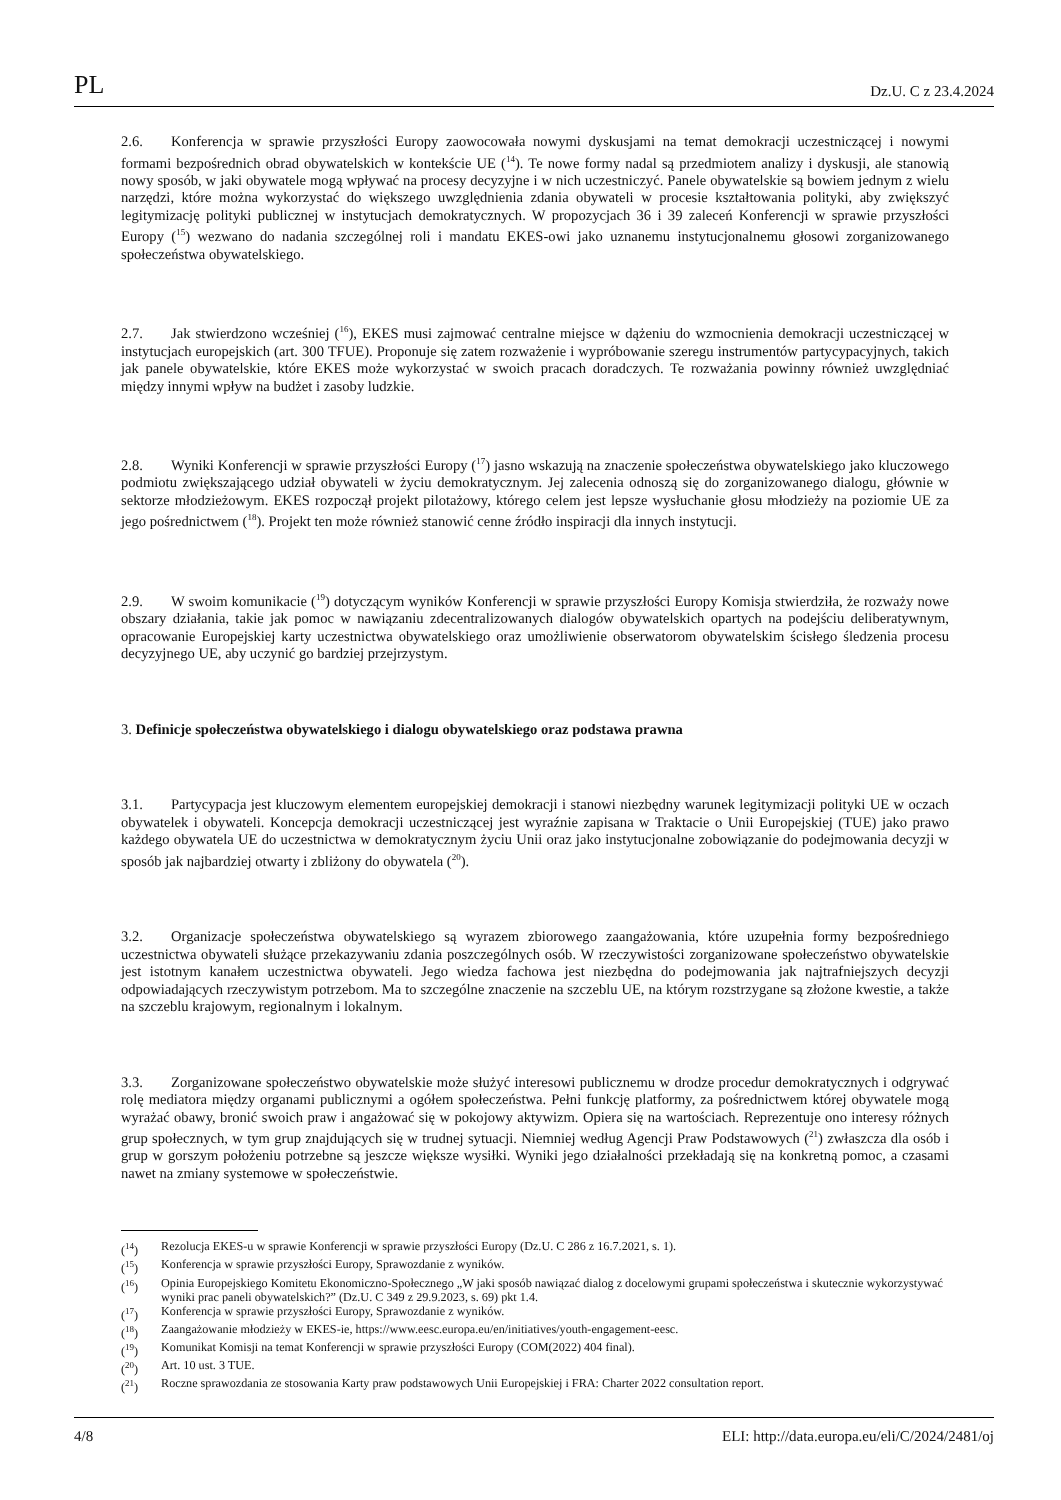PL Dz.U. C z 23.4.2024
2.6. Konferencja w sprawie przyszłości Europy zaowocowała nowymi dyskusjami na temat demokracji uczestniczącej i nowymi formami bezpośrednich obrad obywatelskich w kontekście UE (<sup>14</sup>). Te nowe formy nadal są przedmiotem analizy i dyskusji, ale stanowią nowy sposób, w jaki obywatele mogą wpływać na procesy decyzyjne i w nich uczestniczyć. Panele obywatelskie są bowiem jednym z wielu narzędzi, które można wykorzystać do większego uwzględnienia zdania obywateli w procesie kształtowania polityki, aby zwiększyć legitymizację polityki publicznej w instytucjach demokratycznych. W propozycjach 36 i 39 zaleceń Konferencji w sprawie przyszłości Europy (<sup>15</sup>) wezwano do nadania szczególnej roli i mandatu EKES-owi jako uznanemu instytucjonalnemu głosowi zorganizowanego społeczeństwa obywatelskiego.
2.7. Jak stwierdzono wcześniej (<sup>16</sup>), EKES musi zajmować centralne miejsce w dążeniu do wzmocnienia demokracji uczestniczącej w instytucjach europejskich (art. 300 TFUE). Proponuje się zatem rozważenie i wypróbowanie szeregu instrumentów partycypacyjnych, takich jak panele obywatelskie, które EKES może wykorzystać w swoich pracach doradczych. Te rozważania powinny również uwzględniać między innymi wpływ na budżet i zasoby ludzkie.
2.8. Wyniki Konferencji w sprawie przyszłości Europy (<sup>17</sup>) jasno wskazują na znaczenie społeczeństwa obywatelskiego jako kluczowego podmiotu zwiększającego udział obywateli w życiu demokratycznym. Jej zalecenia odnoszą się do zorganizowanego dialogu, głównie w sektorze młodzieżowym. EKES rozpoczął projekt pilotażowy, którego celem jest lepsze wysłuchanie głosu młodzieży na poziomie UE za jego pośrednictwem (<sup>18</sup>). Projekt ten może również stanowić cenne źródło inspiracji dla innych instytucji.
2.9. W swoim komunikacie (<sup>19</sup>) dotyczącym wyników Konferencji w sprawie przyszłości Europy Komisja stwierdziła, że rozważy nowe obszary działania, takie jak pomoc w nawiązaniu zdecentralizowanych dialogów obywatelskich opartych na podejściu deliberatywnym, opracowanie Europejskiej karty uczestnictwa obywatelskiego oraz umożliwienie obserwatorom obywatelskim ścisłego śledzenia procesu decyzyjnego UE, aby uczynić go bardziej przejrzystym.
3. Definicje społeczeństwa obywatelskiego i dialogu obywatelskiego oraz podstawa prawna
3.1. Partycypacja jest kluczowym elementem europejskiej demokracji i stanowi niezbędny warunek legitymizacji polityki UE w oczach obywatelek i obywateli. Koncepcja demokracji uczestniczącej jest wyraźnie zapisana w Traktacie o Unii Europejskiej (TUE) jako prawo każdego obywatela UE do uczestnictwa w demokratycznym życiu Unii oraz jako instytucjonalne zobowiązanie do podejmowania decyzji w sposób jak najbardziej otwarty i zbliżony do obywatela (<sup>20</sup>).
3.2. Organizacje społeczeństwa obywatelskiego są wyrazem zbiorowego zaangażowania, które uzupełnia formy bezpośredniego uczestnictwa obywateli służące przekazywaniu zdania poszczególnych osób. W rzeczywistości zorganizowane społeczeństwo obywatelskie jest istotnym kanałem uczestnictwa obywateli. Jego wiedza fachowa jest niezbędna do podejmowania jak najtrafniejszych decyzji odpowiadających rzeczywistym potrzebom. Ma to szczególne znaczenie na szczeblu UE, na którym rozstrzygane są złożone kwestie, a także na szczeblu krajowym, regionalnym i lokalnym.
3.3. Zorganizowane społeczeństwo obywatelskie może służyć interesowi publicznemu w drodze procedur demokratycznych i odgrywać rolę mediatora między organami publicznymi a ogółem społeczeństwa. Pełni funkcję platformy, za pośrednictwem której obywatele mogą wyrażać obawy, bronić swoich praw i angażować się w pokojowy aktywizm. Opiera się na wartościach. Reprezentuje ono interesy różnych grup społecznych, w tym grup znajdujących się w trudnej sytuacji. Niemniej według Agencji Praw Podstawowych (<sup>21</sup>) zwłaszcza dla osób i grup w gorszym położeniu potrzebne są jeszcze większe wysiłki. Wyniki jego działalności przekładają się na konkretną pomoc, a czasami nawet na zmiany systemowe w społeczeństwie.
(<sup>14</sup>) Rezolucja EKES-u w sprawie Konferencji w sprawie przyszłości Europy (Dz.U. C 286 z 16.7.2021, s. 1).
(<sup>15</sup>) Konferencja w sprawie przyszłości Europy, Sprawozdanie z wyników.
(<sup>16</sup>) Opinia Europejskiego Komitetu Ekonomiczno-Społecznego „W jaki sposób nawiązać dialog z docelowymi grupami społeczeństwa i skutecznie wykorzystywać wyniki prac paneli obywatelskich?” (Dz.U. C 349 z 29.9.2023, s. 69) pkt 1.4.
(<sup>17</sup>) Konferencja w sprawie przyszłości Europy, Sprawozdanie z wyników.
(<sup>18</sup>) Zaangażowanie młodzieży w EKES-ie, https://www.eesc.europa.eu/en/initiatives/youth-engagement-eesc.
(<sup>19</sup>) Komunikat Komisji na temat Konferencji w sprawie przyszłości Europy (COM(2022) 404 final).
(<sup>20</sup>) Art. 10 ust. 3 TUE.
(<sup>21</sup>) Roczne sprawozdania ze stosowania Karty praw podstawowych Unii Europejskiej i FRA: Charter 2022 consultation report.
4/8 ELI: http://data.europa.eu/eli/C/2024/2481/oj